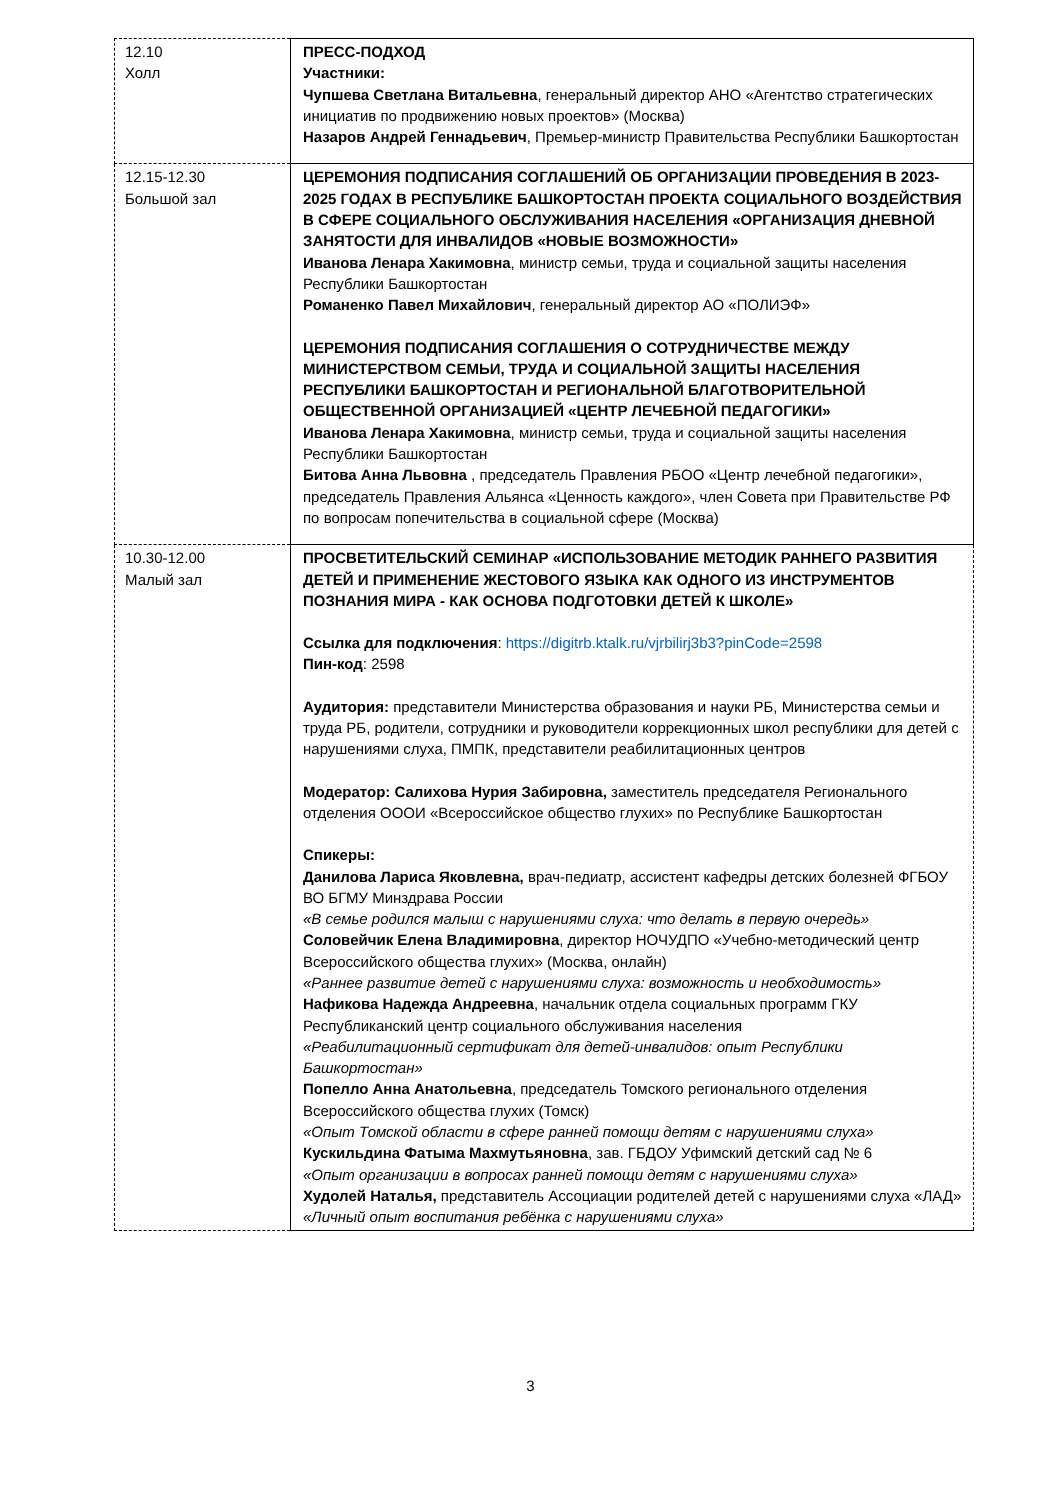| 12.10 Холл | ПРЕСС-ПОДХОД Участники: Чупшева Светлана Витальевна , генеральный директор АНО «Агентство стратегических инициатив по продвижению новых проектов» (Москва) Назаров Андрей Геннадьевич , Премьер-министр Правительства Республики Башкортостан |
| 12.15-12.30 Большой зал | ЦЕРЕМОНИЯ ПОДПИСАНИЯ СОГЛАШЕНИЙ ОБ ОРГАНИЗАЦИИ ПРОВЕДЕНИЯ В 2023-2025 ГОДАХ В РЕСПУБЛИКЕ БАШКОРТОСТАН ПРОЕКТА СОЦИАЛЬНОГО ВОЗДЕЙСТВИЯ В СФЕРЕ СОЦИАЛЬНОГО ОБСЛУЖИВАНИЯ НАСЕЛЕНИЯ «ОРГАНИЗАЦИЯ ДНЕВНОЙ ЗАНЯТОСТИ ДЛЯ ИНВАЛИДОВ «НОВЫЕ ВОЗМОЖНОСТИ» Иванова Ленара Хакимовна , министр семьи, труда и социальной защиты населения Республики Башкортостан Романенко Павел Михайлович , генеральный директор АО «ПОЛИЭФ» ЦЕРЕМОНИЯ ПОДПИСАНИЯ СОГЛАШЕНИЯ О СОТРУДНИЧЕСТВЕ МЕЖДУ МИНИСТЕРСТВОМ СЕМЬИ, ТРУДА И СОЦИАЛЬНОЙ ЗАЩИТЫ НАСЕЛЕНИЯ РЕСПУБЛИКИ БАШКОРТОСТАН И РЕГИОНАЛЬНОЙ БЛАГОТВОРИТЕЛЬНОЙ ОБЩЕСТВЕННОЙ ОРГАНИЗАЦИЕЙ «ЦЕНТР ЛЕЧЕБНОЙ ПЕДАГОГИКИ» Иванова Ленара Хакимовна , министр семьи, труда и социальной защиты населения Республики Башкортостан Битова Анна Львовна , председатель Правления РБОО «Центр лечебной педагогики», председатель Правления Альянса «Ценность каждого», член Совета при Правительстве РФ по вопросам попечительства в социальной сфере (Москва) |
| 10.30-12.00 Малый зал | ПРОСВЕТИТЕЛЬСКИЙ СЕМИНАР «ИСПОЛЬЗОВАНИЕ МЕТОДИК РАННЕГО РАЗВИТИЯ ДЕТЕЙ И ПРИМЕНЕНИЕ ЖЕСТОВОГО ЯЗЫКА КАК ОДНОГО ИЗ ИНСТРУМЕНТОВ ПОЗНАНИЯ МИРА - КАК ОСНОВА ПОДГОТОВКИ ДЕТЕЙ К ШКОЛЕ» Ссылка для подключения : https://digitrb.ktalk.ru/vjrbilirj3b3?pinCode=2598 Пин-код : 2598 Аудитория: представители Министерства образования и науки РБ, Министерства семьи и труда РБ, родители, сотрудники и руководители коррекционных школ республики для детей с нарушениями слуха, ПМПК, представители реабилитационных центров Модератор: Салихова Нурия Забировна, заместитель председателя Регионального отделения ОООИ «Всероссийское общество глухих» по Республике Башкортостан Спикеры: Данилова Лариса Яковлевна, врач-педиатр, ассистент кафедры детских болезней ФГБОУ ВО БГМУ Минздрава России «В семье родился малыш с нарушениями слуха: что делать в первую очередь» Соловейчик Елена Владимировна , директор НОЧУДПО «Учебно-методический центр Всероссийского общества глухих» (Москва, онлайн) «Раннее развитие детей с нарушениями слуха: возможность и необходимость» Нафикова Надежда Андреевна , начальник отдела социальных программ ГКУ Республиканский центр социального обслуживания населения «Реабилитационный сертификат для детей-инвалидов: опыт Республики Башкортостан» Попелло Анна Анатольевна , председатель Томского регионального отделения Всероссийского общества глухих (Томск) «Опыт Томской области в сфере ранней помощи детям с нарушениями слуха» Кускильдина Фатыма Махмутьяновна , зав. ГБДОУ Уфимский детский сад № 6 «Опыт организации в вопросах ранней помощи детям с нарушениями слуха» Худолей Наталья, представитель Ассоциации родителей детей с нарушениями слуха «ЛАД» «Личный опыт воспитания ребёнка с нарушениями слуха» |
3